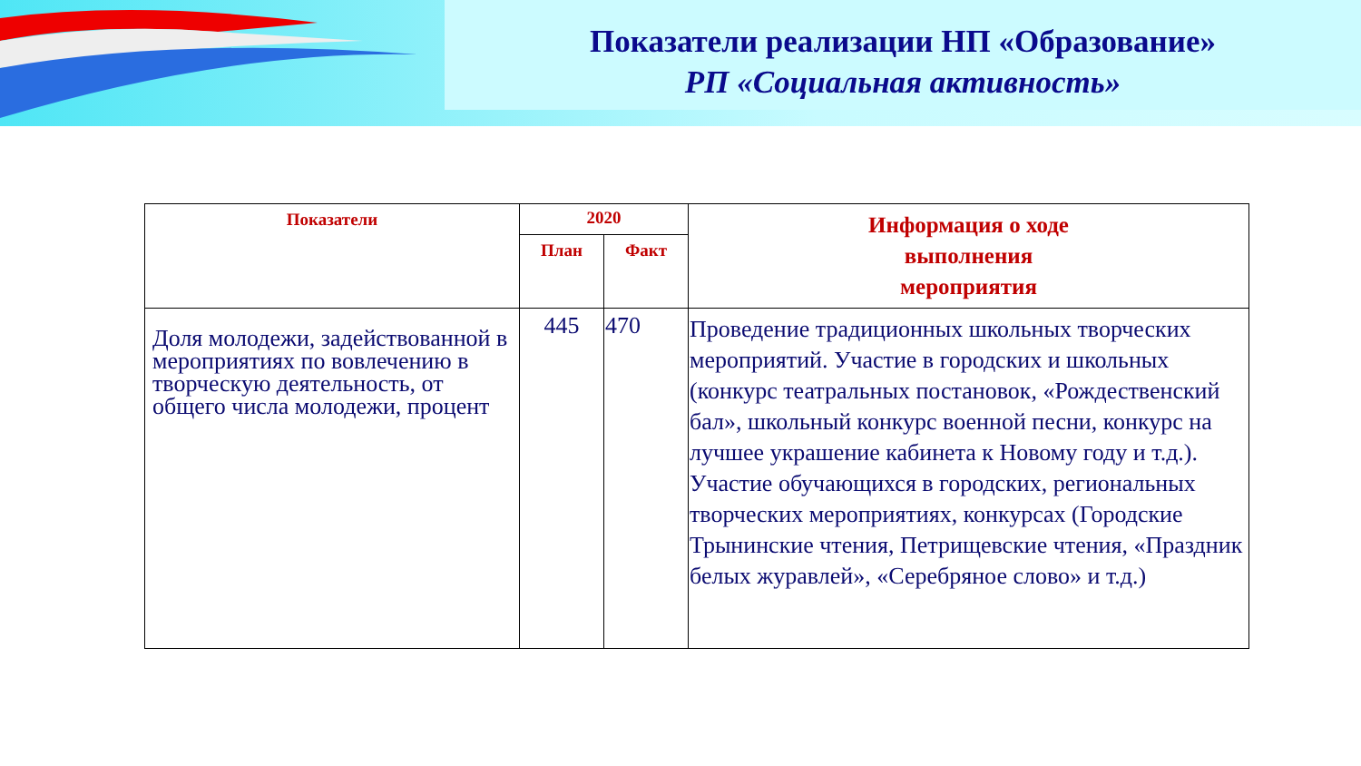Показатели реализации НП «Образование»
РП «Социальная активность»
| Показатели | 2020 | | Информация о ходе выполнения мероприятия |
| --- | --- | --- | --- |
| | План | Факт | |
| Доля молодежи, задействованной в мероприятиях по вовлечению в творческую деятельность, от общего числа молодежи, процент | 445 | 470 | Проведение традиционных школьных творческих мероприятий. Участие в городских и школьных (конкурс театральных постановок, «Рождественский бал», школьный конкурс военной песни, конкурс на лучшее украшение кабинета к Новому году и т.д.). Участие обучающихся в городских, региональных творческих мероприятиях, конкурсах (Городские Трынинские чтения, Петрищевские чтения, «Праздник белых журавлей», «Серебряное слово» и т.д.) |